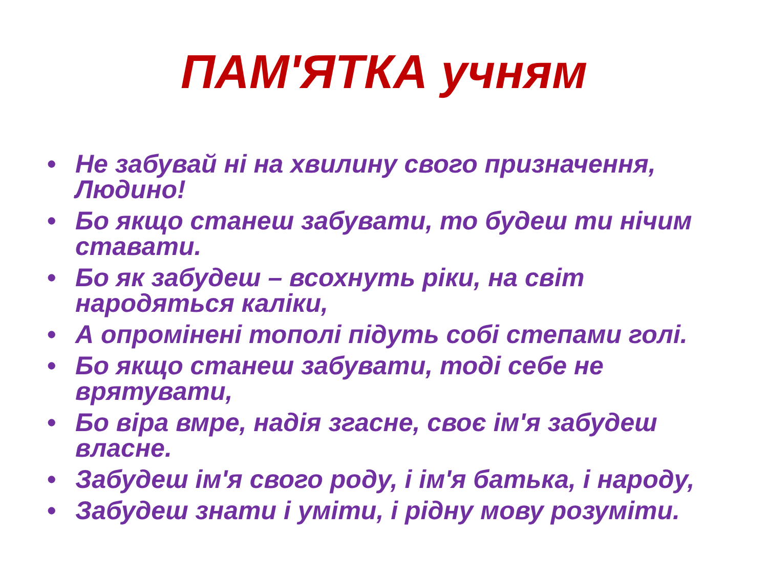ПАМ'ЯТКА учням
• Не забувай ні на хвилину свого призначення, Людино!
• Бо якщо станеш забувати, то будеш ти нічим ставати.
• Бо як забудеш – всохнуть ріки, на світ народяться каліки,
• А опромінені тополі підуть собі степами голі.
• Бо якщо станеш забувати, тоді себе не врятувати,
• Бо віра вмре, надія згасне, своє ім'я забудеш власне.
• Забудеш ім'я свого роду, і ім'я батька, і народу,
• Забудеш знати і уміти, і рідну мову розуміти.